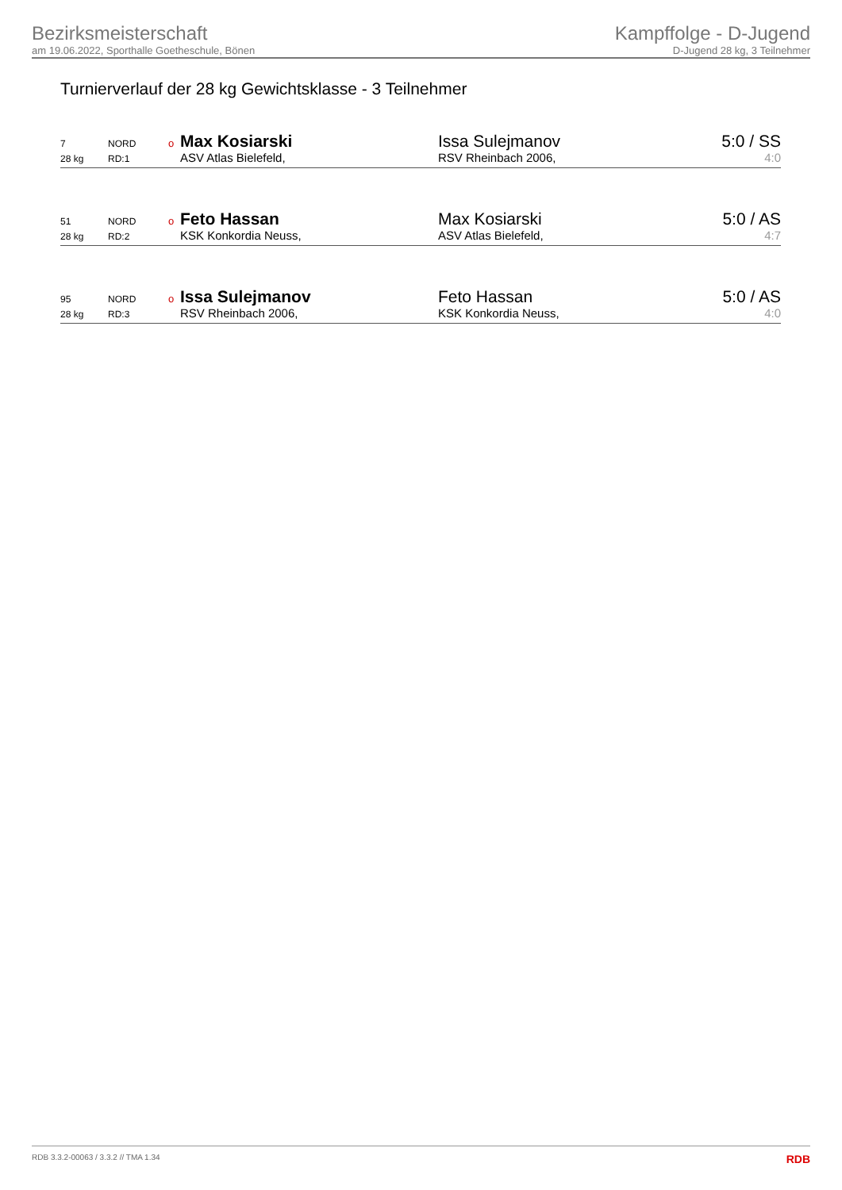Bezirksmeisterschaft
am 19.06.2022, Sporthalle Goetheschule, Bönen
Kampffolge - D-Jugend
D-Jugend 28 kg, 3 Teilnehmer
Turnierverlauf der 28 kg Gewichtsklasse - 3 Teilnehmer
| 7 | NORD | o | Max Kosiarski | Issa Sulejmanov | 5:0 / SS |
| 28 kg | RD:1 | | ASV Atlas Bielefeld, | RSV Rheinbach 2006, | 4:0 |
| 51 | NORD | o | Feto Hassan | Max Kosiarski | 5:0 / AS |
| 28 kg | RD:2 | | KSK Konkordia Neuss, | ASV Atlas Bielefeld, | 4:7 |
| 95 | NORD | o | Issa Sulejmanov | Feto Hassan | 5:0 / AS |
| 28 kg | RD:3 | | RSV Rheinbach 2006, | KSK Konkordia Neuss, | 4:0 |
RDB 3.3.2-00063 / 3.3.2 // TMA 1.34 RDB